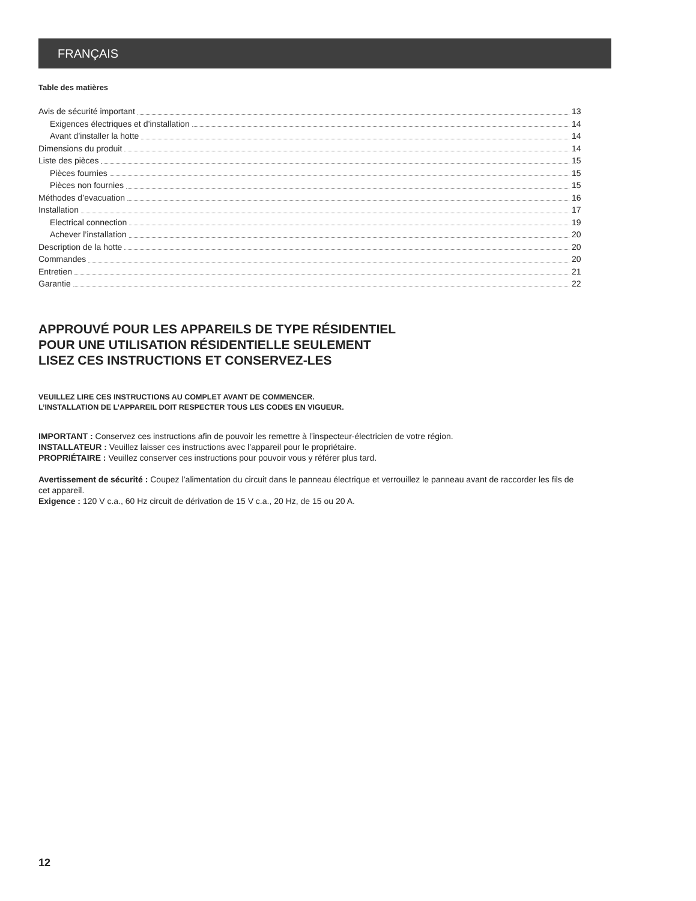FRANÇAIS
Table des matières
Avis de sécurité important 13
Exigences électriques et d’installation 14
Avant d’installer la hotte 14
Dimensions du produit 14
Liste des pièces 15
Pièces fournies 15
Pièces non fournies 15
Méthodes d’evacuation 16
Installation 17
Electrical connection 19
Achever l’installation 20
Description de la hotte 20
Commandes 20
Entretien 21
Garantie 22
APPROUVÉ POUR LES APPAREILS DE TYPE RÉSIDENTIEL
POUR UNE UTILISATION RÉSIDENTIELLE SEULEMENT
LISEZ CES INSTRUCTIONS ET CONSERVEZ-LES
VEUILLEZ LIRE CES INSTRUCTIONS AU COMPLET AVANT DE COMMENCER.
L’INSTALLATION DE L’APPAREIL DOIT RESPECTER TOUS LES CODES EN VIGUEUR.
IMPORTANT : Conservez ces instructions afin de pouvoir les remettre à l’inspecteur-électricien de votre région.
INSTALLATEUR : Veuillez laisser ces instructions avec l’appareil pour le propriétaire.
PROPRIÉTAIRE : Veuillez conserver ces instructions pour pouvoir vous y référer plus tard.
Avertissement de sécurité : Coupez l’alimentation du circuit dans le panneau électrique et verrouillez le panneau avant de raccorder les fils de cet appareil.
Exigence : 120 V c.a., 60 Hz circuit de dérivation de 15 V c.a., 20 Hz, de 15 ou 20 A.
12